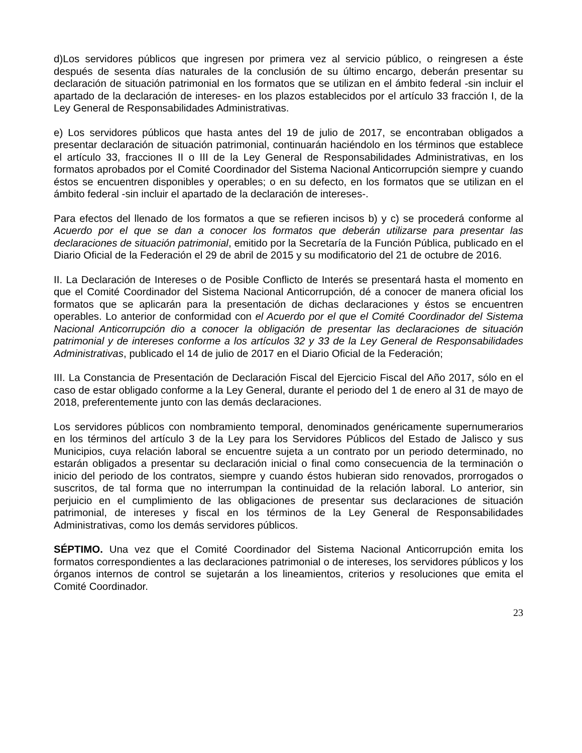d)Los servidores públicos que ingresen por primera vez al servicio público, o reingresen a éste después de sesenta días naturales de la conclusión de su último encargo, deberán presentar su declaración de situación patrimonial en los formatos que se utilizan en el ámbito federal -sin incluir el apartado de la declaración de intereses- en los plazos establecidos por el artículo 33 fracción I, de la Ley General de Responsabilidades Administrativas.
e) Los servidores públicos que hasta antes del 19 de julio de 2017, se encontraban obligados a presentar declaración de situación patrimonial, continuarán haciéndolo en los términos que establece el artículo 33, fracciones II o III de la Ley General de Responsabilidades Administrativas, en los formatos aprobados por el Comité Coordinador del Sistema Nacional Anticorrupción siempre y cuando éstos se encuentren disponibles y operables; o en su defecto, en los formatos que se utilizan en el ámbito federal -sin incluir el apartado de la declaración de intereses-.
Para efectos del llenado de los formatos a que se refieren incisos b) y c) se procederá conforme al Acuerdo por el que se dan a conocer los formatos que deberán utilizarse para presentar las declaraciones de situación patrimonial, emitido por la Secretaría de la Función Pública, publicado en el Diario Oficial de la Federación el 29 de abril de 2015 y su modificatorio del 21 de octubre de 2016.
II. La Declaración de Intereses o de Posible Conflicto de Interés se presentará hasta el momento en que el Comité Coordinador del Sistema Nacional Anticorrupción, dé a conocer de manera oficial los formatos que se aplicarán para la presentación de dichas declaraciones y éstos se encuentren operables. Lo anterior de conformidad con el Acuerdo por el que el Comité Coordinador del Sistema Nacional Anticorrupción dio a conocer la obligación de presentar las declaraciones de situación patrimonial y de intereses conforme a los artículos 32 y 33 de la Ley General de Responsabilidades Administrativas, publicado el 14 de julio de 2017 en el Diario Oficial de la Federación;
III. La Constancia de Presentación de Declaración Fiscal del Ejercicio Fiscal del Año 2017, sólo en el caso de estar obligado conforme a la Ley General, durante el periodo del 1 de enero al 31 de mayo de 2018, preferentemente junto con las demás declaraciones.
Los servidores públicos con nombramiento temporal, denominados genéricamente supernumerarios en los términos del artículo 3 de la Ley para los Servidores Públicos del Estado de Jalisco y sus Municipios, cuya relación laboral se encuentre sujeta a un contrato por un periodo determinado, no estarán obligados a presentar su declaración inicial o final como consecuencia de la terminación o inicio del periodo de los contratos, siempre y cuando éstos hubieran sido renovados, prorrogados o suscritos, de tal forma que no interrumpan la continuidad de la relación laboral. Lo anterior, sin perjuicio en el cumplimiento de las obligaciones de presentar sus declaraciones de situación patrimonial, de intereses y fiscal en los términos de la Ley General de Responsabilidades Administrativas, como los demás servidores públicos.
SÉPTIMO. Una vez que el Comité Coordinador del Sistema Nacional Anticorrupción emita los formatos correspondientes a las declaraciones patrimonial o de intereses, los servidores públicos y los órganos internos de control se sujetarán a los lineamientos, criterios y resoluciones que emita el Comité Coordinador.
23